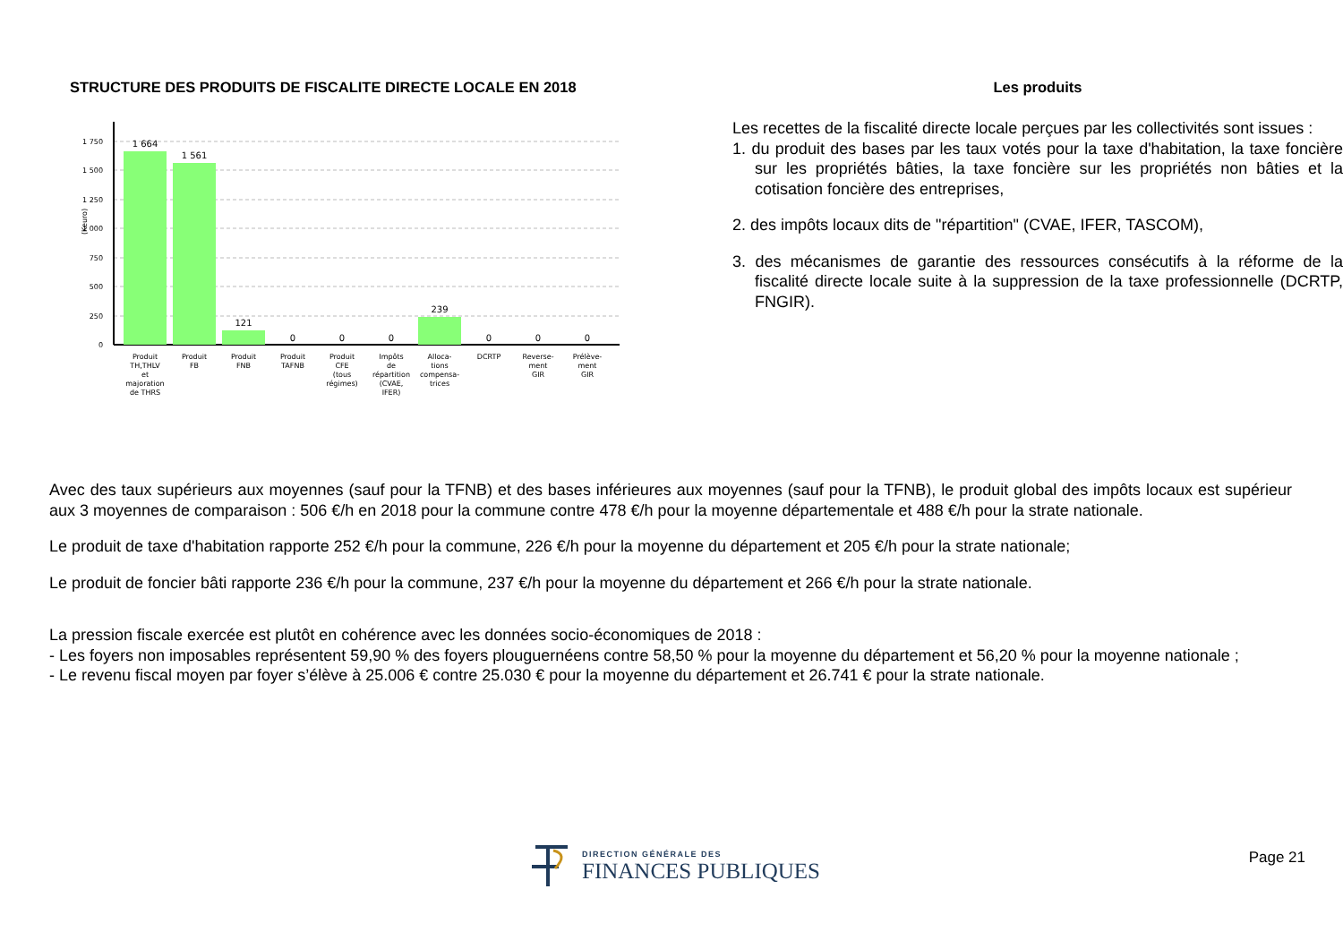STRUCTURE DES PRODUITS DE FISCALITE DIRECTE LOCALE EN 2018
(Keuro)
1 750
1 500
1 250
1 000
750
500
250
0
1 664
1 561
121
0
0
0
239
0
0
0
Produit
TH,THLV
et
majoration
de THRS
Produit
FB
Produit
FNB
Produit
TAFNB
Produit
CFE
(tous
régimes)
Impôts
de
répartition
(CVAE,
IFER)
Alloca-
tions
compensa-
trices
DCRTP
Reverse-
ment
GIR
Prélève-
ment
GIR
Les produits
Les recettes de la fiscalité directe locale perçues par les collectivités sont issues :
1. du produit des bases par les taux votés pour la taxe d'habitation, la taxe foncière sur les propriétés bâties, la taxe foncière sur les propriétés non bâties et la cotisation foncière des entreprises,
2. des impôts locaux dits de "répartition" (CVAE, IFER, TASCOM),
3. des mécanismes de garantie des ressources consécutifs à la réforme de la fiscalité directe locale suite à la suppression de la taxe professionnelle (DCRTP, FNGIR).
Avec des taux supérieurs aux moyennes (sauf pour la TFNB) et des bases inférieures aux moyennes (sauf pour la TFNB), le produit global des impôts locaux est supérieur aux 3 moyennes de comparaison : 506 €/h en 2018 pour la commune contre 478 €/h pour la moyenne départementale et 488 €/h pour la strate nationale.
Le produit de taxe d'habitation rapporte 252 €/h pour la commune, 226 €/h pour la moyenne du département et 205 €/h pour la strate nationale;
Le produit de foncier bâti rapporte 236 €/h pour la commune, 237 €/h pour la moyenne du département et 266 €/h pour la strate nationale.
La pression fiscale exercée est plutôt en cohérence avec les données socio-économiques de 2018 :
- Les foyers non imposables représentent 59,90 % des foyers plouguernéens contre 58,50 % pour la moyenne du département et 56,20 % pour la moyenne nationale ;
- Le revenu fiscal moyen par foyer s’élève à 25.006 € contre 25.030 € pour la moyenne du département et 26.741 € pour la strate nationale.
DIRECTION GÉNÉRALE DES
FINANCES PUBLIQUES
Page 21